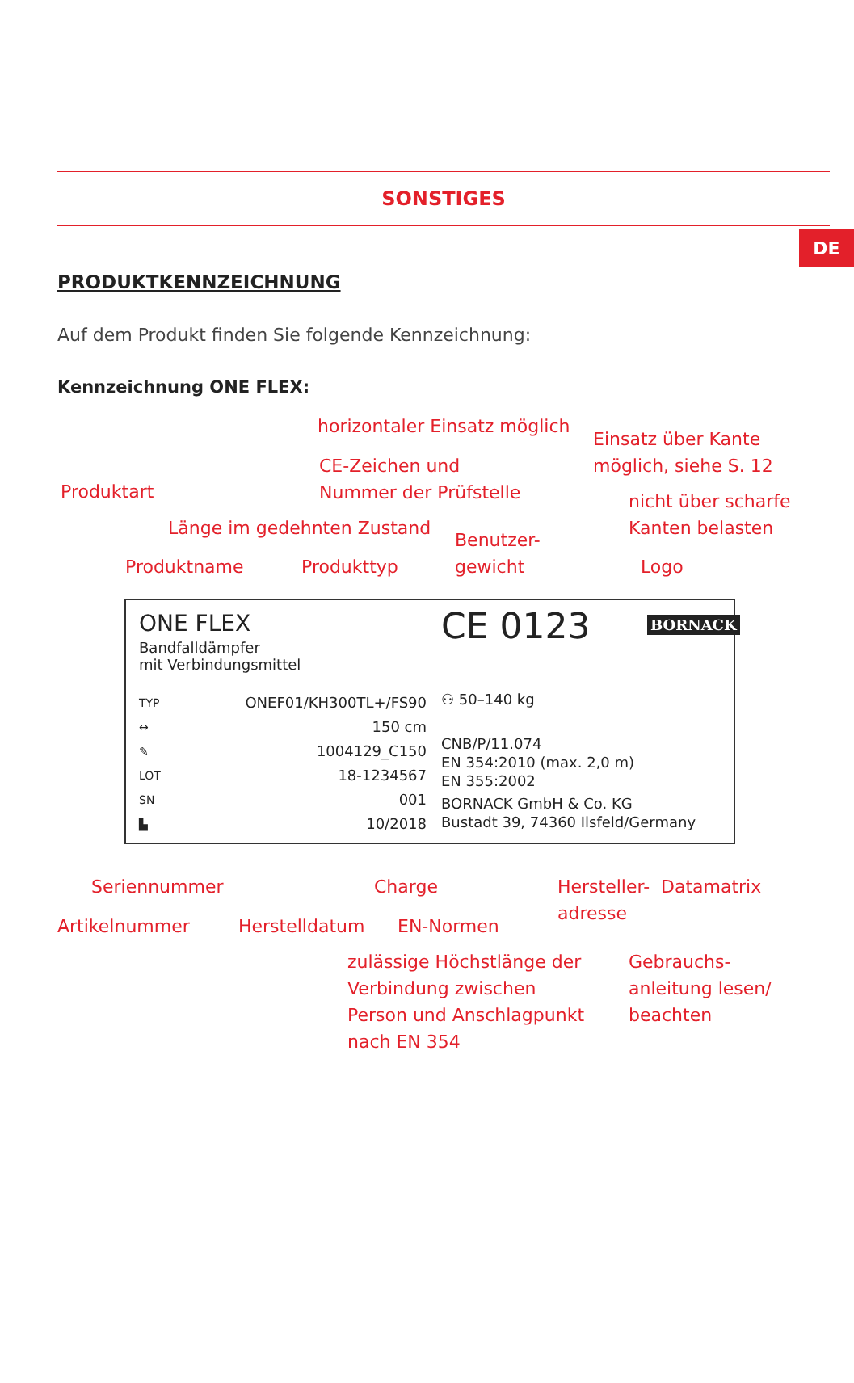DE
SONSTIGES
PRODUKTKENNZEICHNUNG
Auf dem Produkt finden Sie folgende Kennzeichnung:
Kennzeichnung ONE FLEX:
horizontaler Einsatz möglich
Einsatz über Kante
möglich, siehe S. 12
CE-Zeichen und
Nummer der Prüfstelle
Produktart
nicht über scharfe
Kanten belasten
Länge im gedehnten Zustand
Benutzer-
gewicht
Produktname Produkttyp Logo
ONE FLEX
Bandfalldämpfer
mit Verbindungsmittel
CE 0123 BORNACK
TYP
↔
✎
LOT
SN
▙
ONEF01/KH300TL+/FS90
150 cm
1004129_C150
18-1234567
001
10/2018
⚇ 50–140 kg
CNB/P/11.074
EN 354:2010 (max. 2,0 m)
EN 355:2002
BORNACK GmbH & Co. KG
Bustadt 39, 74360 Ilsfeld/Germany
Seriennummer Charge
Hersteller-
adresse
Datamatrix
Artikelnummer Herstelldatum EN-Normen
zulässige Höchstlänge der
Verbindung zwischen
Person und Anschlagpunkt
nach EN 354
Gebrauchs-
anleitung lesen/
beachten